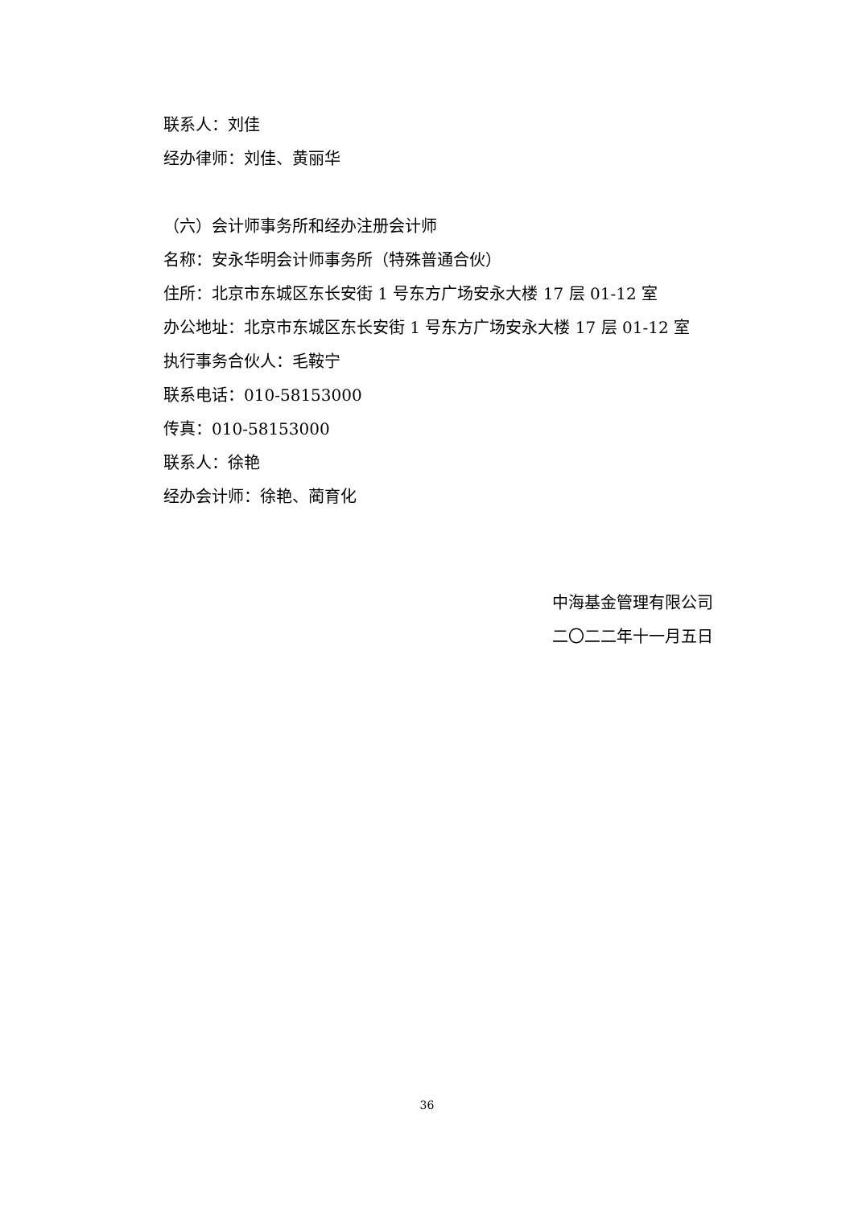联系人：刘佳
经办律师：刘佳、黄丽华
（六）会计师事务所和经办注册会计师
名称：安永华明会计师事务所（特殊普通合伙）
住所：北京市东城区东长安街 1 号东方广场安永大楼 17 层 01-12 室
办公地址：北京市东城区东长安街 1 号东方广场安永大楼 17 层 01-12 室
执行事务合伙人：毛鞍宁
联系电话：010-58153000
传真：010-58153000
联系人：徐艳
经办会计师：徐艳、蔺育化
中海基金管理有限公司
二〇二二年十一月五日
36